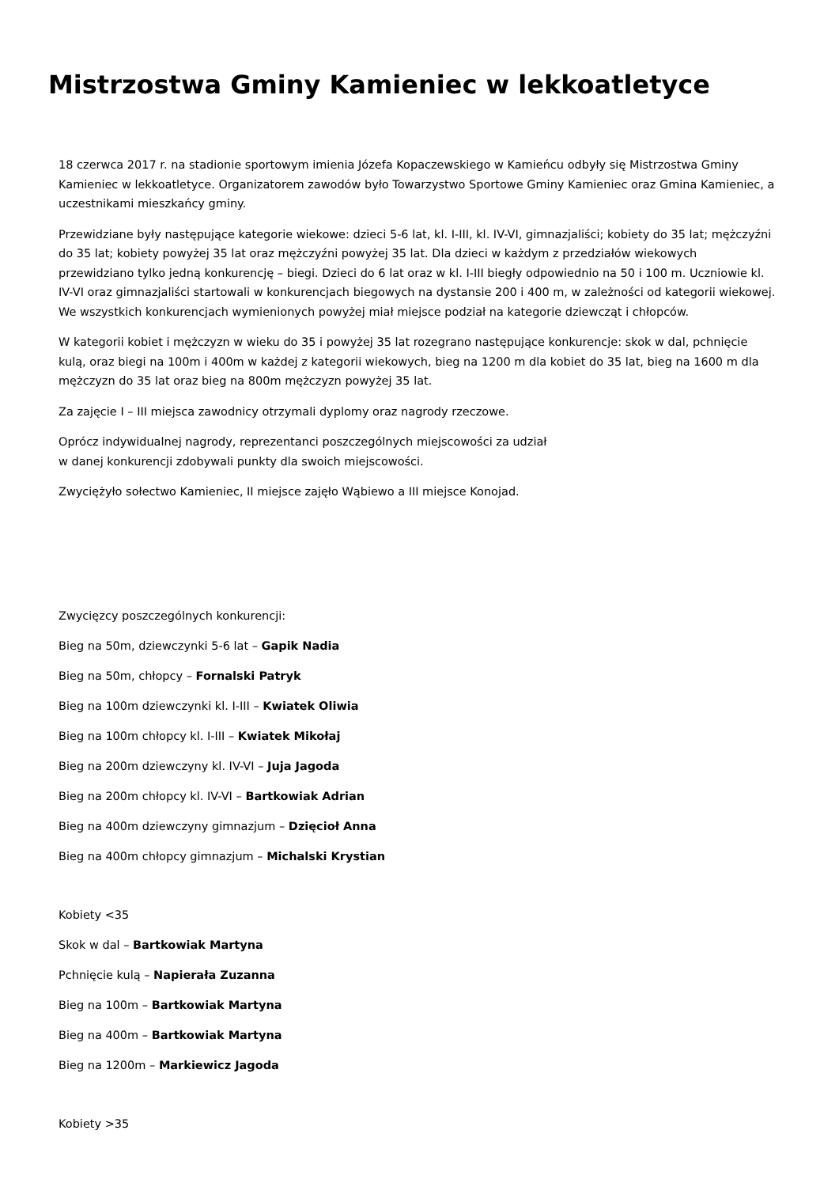Mistrzostwa Gminy Kamieniec w lekkoatletyce
18 czerwca 2017 r. na stadionie sportowym imienia Józefa Kopaczewskiego w Kamieńcu odbyły się Mistrzostwa Gminy Kamieniec w lekkoatletyce. Organizatorem zawodów było Towarzystwo Sportowe Gminy Kamieniec oraz Gmina Kamieniec, a uczestnikami mieszkańcy gminy.
Przewidziane były następujące kategorie wiekowe: dzieci 5-6 lat, kl. I-III, kl. IV-VI, gimnazjaliści; kobiety do 35 lat; mężczyźni do 35 lat; kobiety powyżej 35 lat oraz mężczyźni powyżej 35 lat. Dla dzieci w każdym z przedziałów wiekowych przewidziano tylko jedną konkurencję – biegi. Dzieci do 6 lat oraz w kl. I-III biegły odpowiednio na 50 i 100 m. Uczniowie kl. IV-VI oraz gimnazjaliści startowali w konkurencjach biegowych na dystansie 200 i 400 m, w zależności od kategorii wiekowej. We wszystkich konkurencjach wymienionych powyżej miał miejsce podział na kategorie dziewcząt i chłopców.
W kategorii kobiet i mężczyzn w wieku do 35 i powyżej 35 lat rozegrano następujące konkurencje: skok w dal, pchnięcie kulą, oraz biegi na 100m i 400m w każdej z kategorii wiekowych, bieg na 1200 m dla kobiet do 35 lat, bieg na 1600 m dla mężczyzn do 35 lat oraz bieg na 800m mężczyzn powyżej 35 lat.
Za zajęcie I – III miejsca zawodnicy otrzymali dyplomy oraz nagrody rzeczowe.
Oprócz indywidualnej nagrody, reprezentanci poszczególnych miejscowości za udział
w danej konkurencji zdobywali punkty dla swoich miejscowości.
Zwyciężyło sołectwo Kamieniec, II miejsce zajęło Wąbiewo a III miejsce Konojad.
Zwycięzcy poszczególnych konkurencji:
Bieg na 50m, dziewczynki 5-6 lat – Gapik Nadia
Bieg na 50m, chłopcy – Fornalski Patryk
Bieg na 100m dziewczynki kl. I-III – Kwiatek Oliwia
Bieg na 100m chłopcy kl. I-III – Kwiatek Mikołaj
Bieg na 200m dziewczyny kl. IV-VI – Juja Jagoda
Bieg na 200m chłopcy kl. IV-VI – Bartkowiak Adrian
Bieg na 400m dziewczyny gimnazjum – Dzięcioł Anna
Bieg na 400m chłopcy gimnazjum – Michalski Krystian
Kobiety <35
Skok w dal – Bartkowiak Martyna
Pchnięcie kulą – Napierała Zuzanna
Bieg na 100m – Bartkowiak Martyna
Bieg na 400m – Bartkowiak Martyna
Bieg na 1200m – Markiewicz Jagoda
Kobiety >35